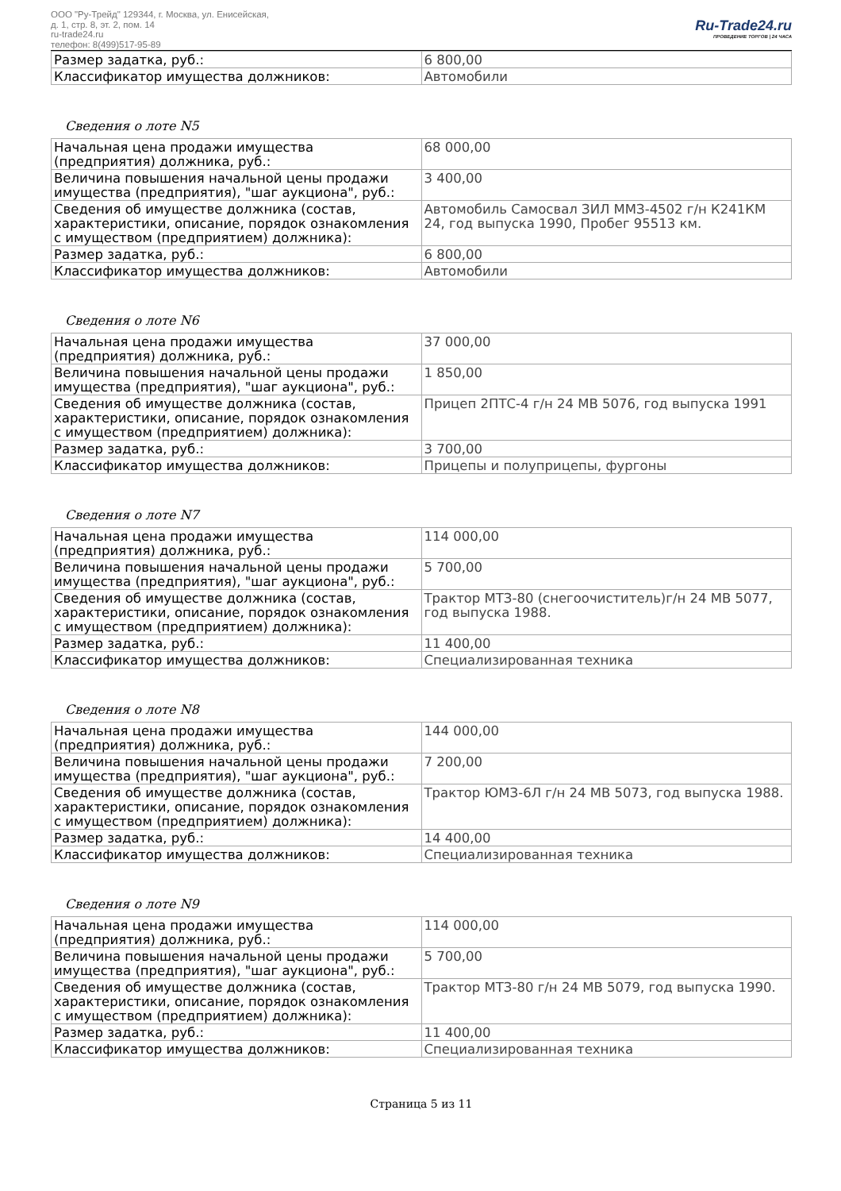ООО "Ру-Трейд" 129344, г. Москва, ул. Енисейская,
д. 1, стр. 8, эт. 2, пом. 14
ru-trade24.ru
телефон: 8(499)517-95-89
Ru-Trade24.ru
ПРОВЕДЕНИЕ ТОРГОВ | 24 ЧАСА
| Размер задатка, руб.: | 6 800,00 |
| Классификатор имущества должников: | Автомобили |
Сведения о лоте N5
| Начальная цена продажи имущества (предприятия) должника, руб.: | 68 000,00 |
| Величина повышения начальной цены продажи имущества (предприятия), "шаг аукциона", руб.: | 3 400,00 |
| Сведения об имуществе должника (состав, характеристики, описание, порядок ознакомления с имуществом (предприятием) должника): | Автомобиль Самосвал ЗИЛ ММЗ-4502 г/н К241КМ 24, год выпуска 1990, Пробег 95513 км. |
| Размер задатка, руб.: | 6 800,00 |
| Классификатор имущества должников: | Автомобили |
Сведения о лоте N6
| Начальная цена продажи имущества (предприятия) должника, руб.: | 37 000,00 |
| Величина повышения начальной цены продажи имущества (предприятия), "шаг аукциона", руб.: | 1 850,00 |
| Сведения об имуществе должника (состав, характеристики, описание, порядок ознакомления с имуществом (предприятием) должника): | Прицеп 2ПТС-4 г/н 24 МВ 5076, год выпуска 1991 |
| Размер задатка, руб.: | 3 700,00 |
| Классификатор имущества должников: | Прицепы и полуприцепы, фургоны |
Сведения о лоте N7
| Начальная цена продажи имущества (предприятия) должника, руб.: | 114 000,00 |
| Величина повышения начальной цены продажи имущества (предприятия), "шаг аукциона", руб.: | 5 700,00 |
| Сведения об имуществе должника (состав, характеристики, описание, порядок ознакомления с имуществом (предприятием) должника): | Трактор МТЗ-80 (снегоочиститель)г/н 24 МВ 5077, год выпуска 1988. |
| Размер задатка, руб.: | 11 400,00 |
| Классификатор имущества должников: | Специализированная техника |
Сведения о лоте N8
| Начальная цена продажи имущества (предприятия) должника, руб.: | 144 000,00 |
| Величина повышения начальной цены продажи имущества (предприятия), "шаг аукциона", руб.: | 7 200,00 |
| Сведения об имуществе должника (состав, характеристики, описание, порядок ознакомления с имуществом (предприятием) должника): | Трактор ЮМЗ-6Л г/н 24 МВ 5073, год выпуска 1988. |
| Размер задатка, руб.: | 14 400,00 |
| Классификатор имущества должников: | Специализированная техника |
Сведения о лоте N9
| Начальная цена продажи имущества (предприятия) должника, руб.: | 114 000,00 |
| Величина повышения начальной цены продажи имущества (предприятия), "шаг аукциона", руб.: | 5 700,00 |
| Сведения об имуществе должника (состав, характеристики, описание, порядок ознакомления с имуществом (предприятием) должника): | Трактор МТЗ-80 г/н 24 МВ 5079, год выпуска 1990. |
| Размер задатка, руб.: | 11 400,00 |
| Классификатор имущества должников: | Специализированная техника |
Страница 5 из 11